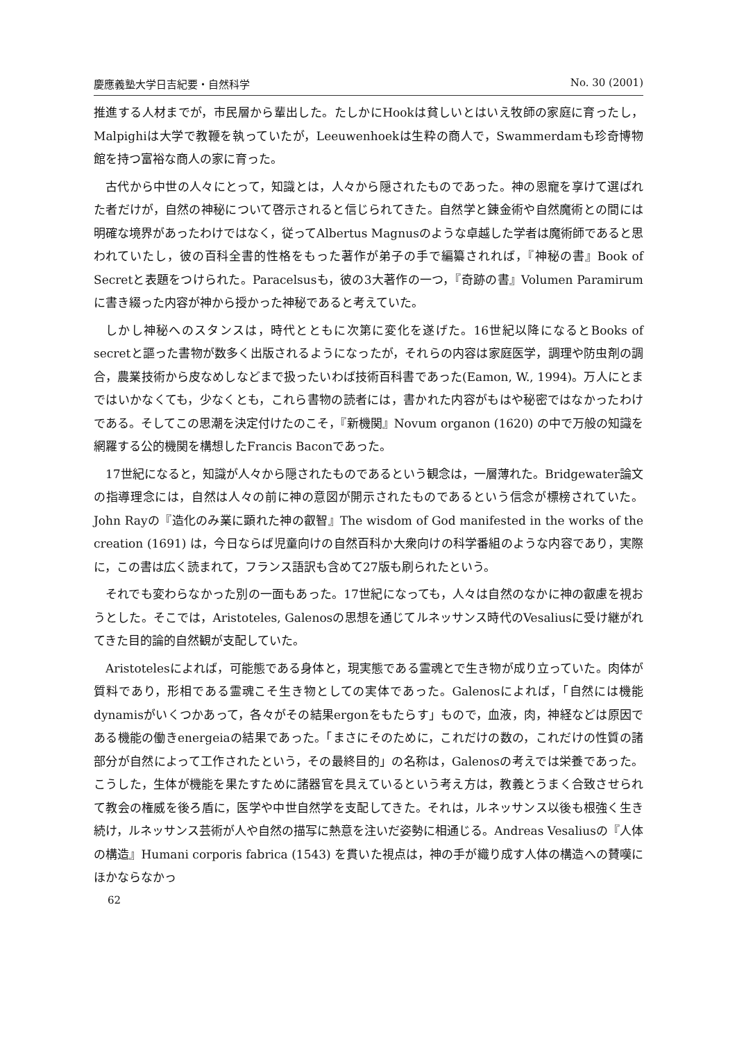慶應義塾大学日吉紀要・自然科学 No. 30 (2001)
推進する人材までが，市民層から輩出した。たしかにHookは貧しいとはいえ牧師の家庭に育ったし，Malpighiは大学で教鞭を執っていたが，Leeuwenhoekは生粋の商人で，Swammerdamも珍奇博物館を持つ富裕な商人の家に育った。
古代から中世の人々にとって，知識とは，人々から隠されたものであった。神の恩寵を享けて選ばれた者だけが，自然の神秘について啓示されると信じられてきた。自然学と錬金術や自然魔術との間には明確な境界があったわけではなく，従ってAlbertus Magnusのような卓越した学者は魔術師であると思われていたし，彼の百科全書的性格をもった著作が弟子の手で編纂されれば，『神秘の書』Book of Secretと表題をつけられた。Paracelsusも，彼の3大著作の一つ，『奇跡の書』Volumen Paramirumに書き綴った内容が神から授かった神秘であると考えていた。
しかし神秘へのスタンスは，時代とともに次第に変化を遂げた。16世紀以降になるとBooks of secretと謳った書物が数多く出版されるようになったが，それらの内容は家庭医学，調理や防虫剤の調合，農業技術から皮なめしなどまで扱ったいわば技術百科書であった(Eamon, W., 1994)。万人にとまではいかなくても，少なくとも，これら書物の読者には，書かれた内容がもはや秘密ではなかったわけである。そしてこの思潮を決定付けたのこそ，『新機関』Novum organon (1620) の中で万般の知識を網羅する公的機関を構想したFrancis Baconであった。
17世紀になると，知識が人々から隠されたものであるという観念は，一層薄れた。Bridgewater論文の指導理念には，自然は人々の前に神の意図が開示されたものであるという信念が標榜されていた。John Rayの『造化のみ業に顕れた神の叡智』The wisdom of God manifested in the works of the creation (1691) は，今日ならば児童向けの自然百科か大衆向けの科学番組のような内容であり，実際に，この書は広く読まれて，フランス語訳も含めて27版も刷られたという。
それでも変わらなかった別の一面もあった。17世紀になっても，人々は自然のなかに神の叡慮を視おうとした。そこでは，Aristoteles, Galenosの思想を通じてルネッサンス時代のVesaliusに受け継がれてきた目的論的自然観が支配していた。
Aristotelesによれば，可能態である身体と，現実態である霊魂とで生き物が成り立っていた。肉体が質料であり，形相である霊魂こそ生き物としての実体であった。Galenosによれば，「自然には機能dynamisがいくつかあって，各々がその結果ergonをもたらす」もので，血液，肉，神経などは原因である機能の働きenergeiaの結果であった。「まさにそのために，これだけの数の，これだけの性質の諸部分が自然によって工作されたという，その最終目的」の名称は，Galenosの考えでは栄養であった。こうした，生体が機能を果たすために諸器官を具えているという考え方は，教義とうまく合致させられて教会の権威を後ろ盾に，医学や中世自然学を支配してきた。それは，ルネッサンス以後も根強く生き続け，ルネッサンス芸術が人や自然の描写に熱意を注いだ姿勢に相通じる。Andreas Vesaliusの『人体の構造』Humani corporis fabrica (1543) を貫いた視点は，神の手が織り成す人体の構造への賛嘆にほかならなかっ
62